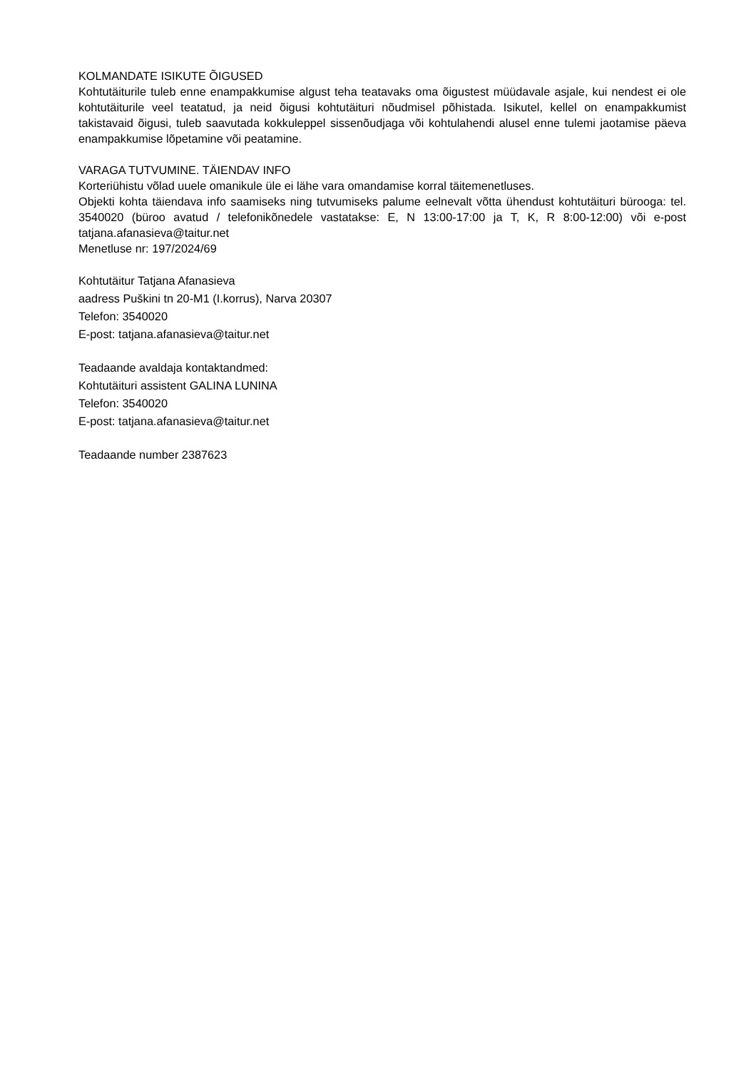KOLMANDATE ISIKUTE ÕIGUSED
Kohtutäiturile tuleb enne enampakkumise algust teha teatavaks oma õigustest müüdavale asjale, kui nendest ei ole kohtutäiturile veel teatatud, ja neid õigusi kohtutäituri nõudmisel põhistada. Isikutel, kellel on enampakkumist takistavaid õigusi, tuleb saavutada kokkuleppel sissenõudjaga või kohtulahendi alusel enne tulemi jaotamise päeva enampakkumise lõpetamine või peatamine.
VARAGA TUTVUMINE. TÄIENDAV INFO
Korteriühistu võlad uuele omanikule üle ei lähe vara omandamise korral täitemenetluses.
Objekti kohta täiendava info saamiseks ning tutvumiseks palume eelnevalt võtta ühendust kohtutäituri bürooga: tel. 3540020 (büroo avatud / telefonikõnedele vastatakse: E, N 13:00-17:00 ja T, K, R 8:00-12:00) või e-post tatjana.afanasieva@taitur.net
Menetluse nr: 197/2024/69
Kohtutäitur Tatjana Afanasieva
aadress Puškini tn 20-M1 (I.korrus), Narva 20307
Telefon: 3540020
E-post: tatjana.afanasieva@taitur.net
Teadaande avaldaja kontaktandmed:
Kohtutäituri assistent GALINA LUNINA
Telefon: 3540020
E-post: tatjana.afanasieva@taitur.net
Teadaande number 2387623